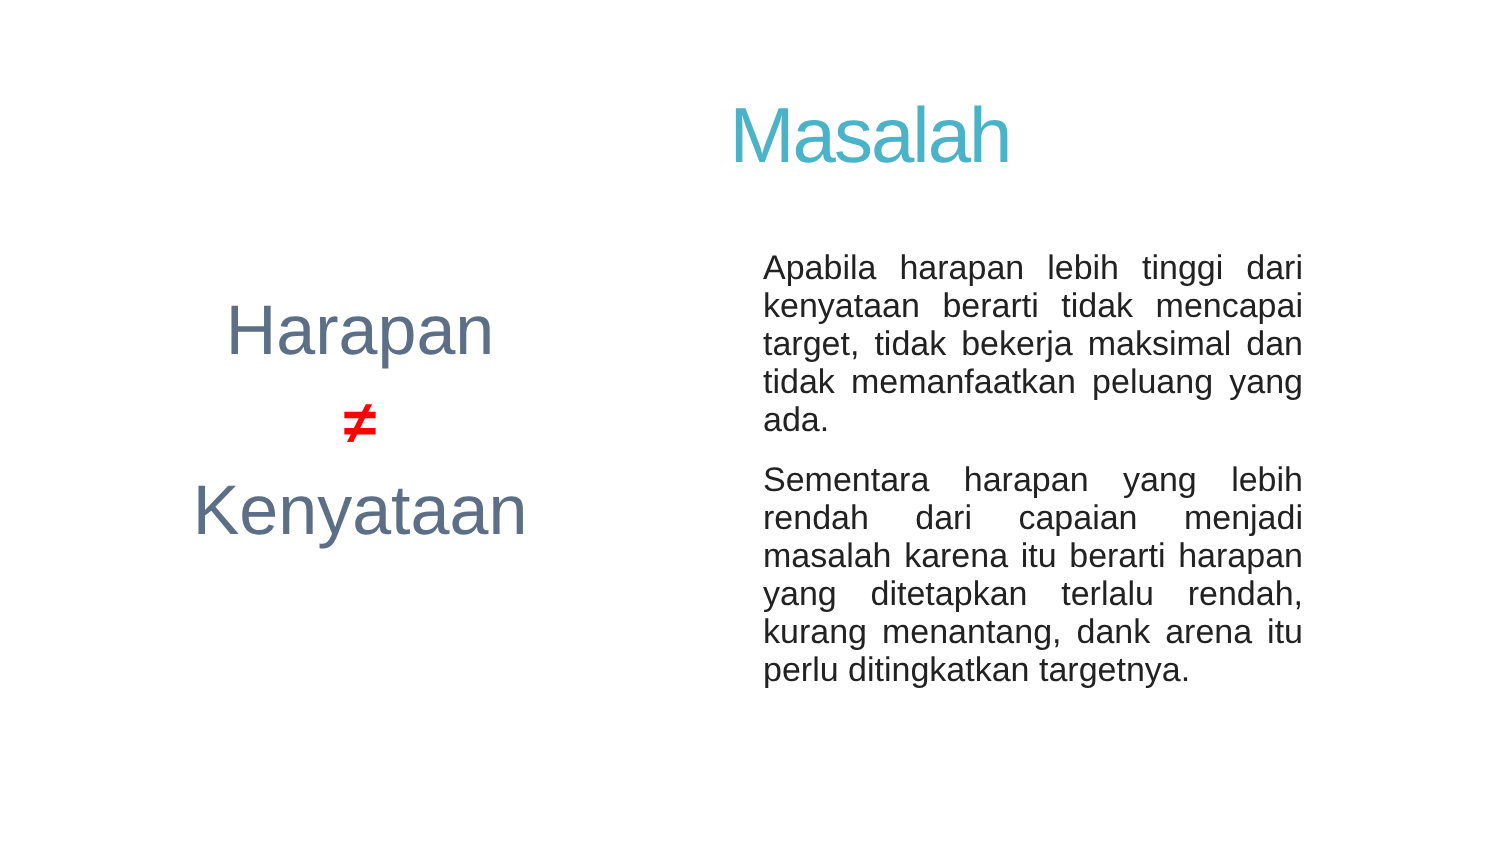Masalah
Harapan
≠
Kenyataan
Apabila harapan lebih tinggi dari kenyataan berarti tidak mencapai target, tidak bekerja maksimal dan tidak memanfaatkan peluang yang ada.
Sementara harapan yang lebih rendah dari capaian menjadi masalah karena itu berarti harapan yang ditetapkan terlalu rendah, kurang menantang, dank arena itu perlu ditingkatkan targetnya.